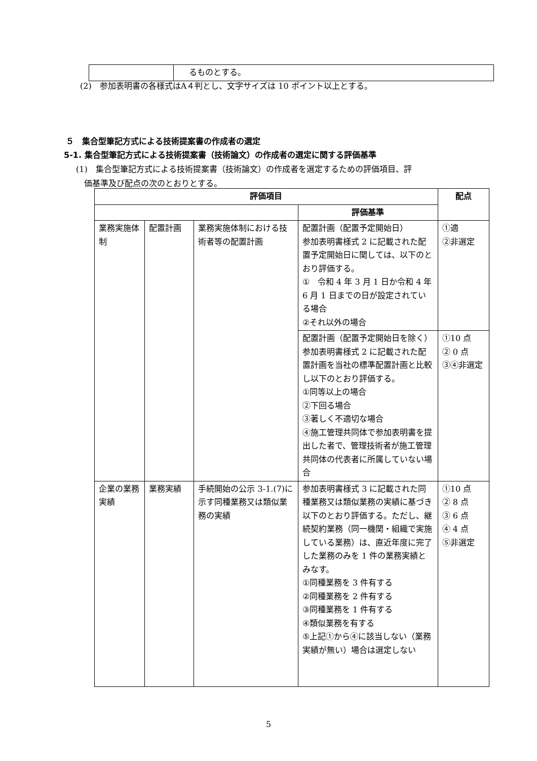| | るものとする。 |
(2)　参加表明書の各様式はA４判とし、文字サイズは 10 ポイント以上とする。
５　集合型筆記方式による技術提案書の作成者の選定
5-1. 集合型筆記方式による技術提案書（技術論文）の作成者の選定に関する評価基準
(1)　集合型筆記方式による技術提案書（技術論文）の作成者を選定するための評価項目、評
　価基準及び配点の次のとおりとする。
| 評価項目 | | | | 配点 |
| --- | --- | --- | --- | --- |
| | | | 評価基準 | |
| 業務実施体制 | 配置計画 | 業務実施体制における技術者等の配置計画 | 配置計画（配置予定開始日） 参加表明書様式 2 に記載された配置予定開始日に関しては、以下のとおり評価する。 ① 令和 4 年 3 月 1 日か令和 4 年 6 月 1 日までの日が設定されている場合 ②それ以外の場合 | ①適 ②非選定 |
| | | | 配置計画（配置予定開始日を除く） 参加表明書様式 2 に記載された配置計画を当社の標準配置計画と比較し以下のとおり評価する。 ①同等以上の場合 ②下回る場合 ③著しく不適切な場合 ④施工管理共同体で参加表明書を提出した者で、管理技術者が施工管理共同体の代表者に所属していない場合 | ①10 点 ② 0 点 ③④非選定 |
| 企業の業務実績 | 業務実績 | 手続開始の公示 3-1.(7)に示す同種業務又は類似業務の実績 | 参加表明書様式 3 に記載された同種業務又は類似業務の実績に基づき以下のとおり評価する。ただし、継続契約業務（同一機関・組織で実施している業務）は、直近年度に完了した業務のみを 1 件の業務実績とみなす。 ①同種業務を 3 件有する ②同種業務を 2 件有する ③同種業務を 1 件有する ④類似業務を有する ⑤上記①から④に該当しない（業務実績が無い）場合は選定しない | ①10 点 ② 8 点 ③ 6 点 ④ 4 点 ⑤非選定 |
5